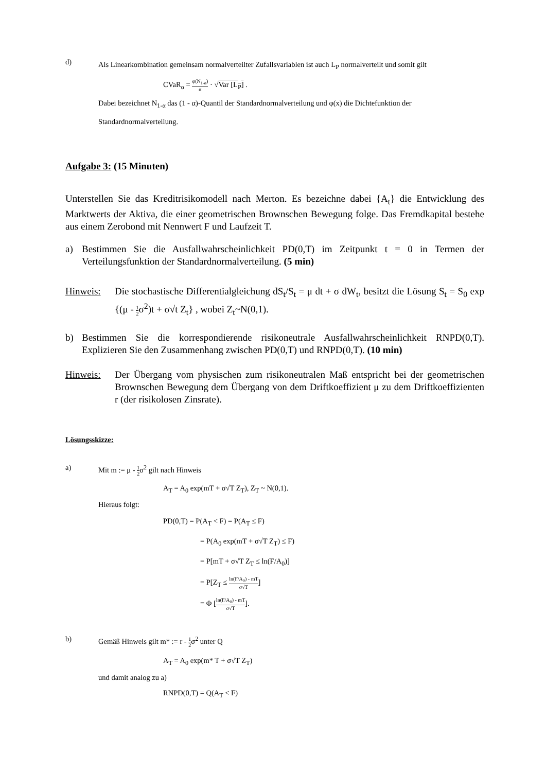d)
Als Linearkombination gemeinsam normalverteilter Zufallsvariablen ist auch L<sub>P</sub> normalverteilt und somit gilt
CVaR<sub>α</sub> = φ(N<sub>1-α</sub>) α · √Var [L<sub>P</sub>] .
Dabei bezeichnet N<sub>1-α</sub> das (1 - α)-Quantil der Standardnormalverteilung und φ(x) die Dichtefunktion der Standardnormalverteilung.
Aufgabe 3: (15 Minuten)
Unterstellen Sie das Kreditrisikomodell nach Merton. Es bezeichne dabei {A<sub>t</sub>} die Entwicklung des Marktwerts der Aktiva, die einer geometrischen Brownschen Bewegung folge. Das Fremdkapital bestehe aus einem Zerobond mit Nennwert F und Laufzeit T.
a) Bestimmen Sie die Ausfallwahrscheinlichkeit PD(0,T) im Zeitpunkt t = 0 in Termen der Verteilungsfunktion der Standardnormalverteilung. (5 min)
Hinweis: Die stochastische Differentialgleichung dS<sub>t</sub>/S<sub>t</sub> = μ dt + σ dW<sub>t</sub>, besitzt die Lösung S<sub>t</sub> = S<sub>0</sub> exp {(μ - 1 2σ<sup>2</sup>)t + σ√t Z<sub>t</sub>} , wobei Z<sub>t</sub>~N(0,1).
b) Bestimmen Sie die korrespondierende risikoneutrale Ausfallwahrscheinlichkeit RNPD(0,T). Explizieren Sie den Zusammenhang zwischen PD(0,T) und RNPD(0,T). (10 min)
Hinweis: Der Übergang vom physischen zum risikoneutralen Maß entspricht bei der geometrischen Brownschen Bewegung dem Übergang von dem Driftkoeffizient μ zu dem Driftkoeffizienten r (der risikolosen Zinsrate).
Lösungsskizze:
a) Mit m := μ - 1 2σ<sup>2</sup> gilt nach Hinweis
A<sub>T</sub> = A<sub>0</sub> exp(mT + σ√T Z<sub>T</sub>), Z<sub>T</sub> ~ N(0,1).
Hieraus folgt:
PD(0,T) = P(A<sub>T</sub> < F) = P(A<sub>T</sub> ≤ F)
= P(A<sub>0</sub> exp(mT + σ√T Z<sub>T</sub>) ≤ F)
= P[mT + σ√T Z<sub>T</sub> ≤ ln(F/A<sub>0</sub>)]
= P[Z<sub>T</sub> ≤ ln(F/A<sub>0</sub>) - mT σ√T]
= Φ [ln(F/A<sub>0</sub>) - mT σ√T].
b) Gemäß Hinweis gilt m* := r - 1 2σ<sup>2</sup> unter Q
A<sub>T</sub> = A<sub>0</sub> exp(m* T + σ√T Z<sub>T</sub>)
und damit analog zu a)
RNPD(0,T) = Q(A<sub>T</sub> < F)